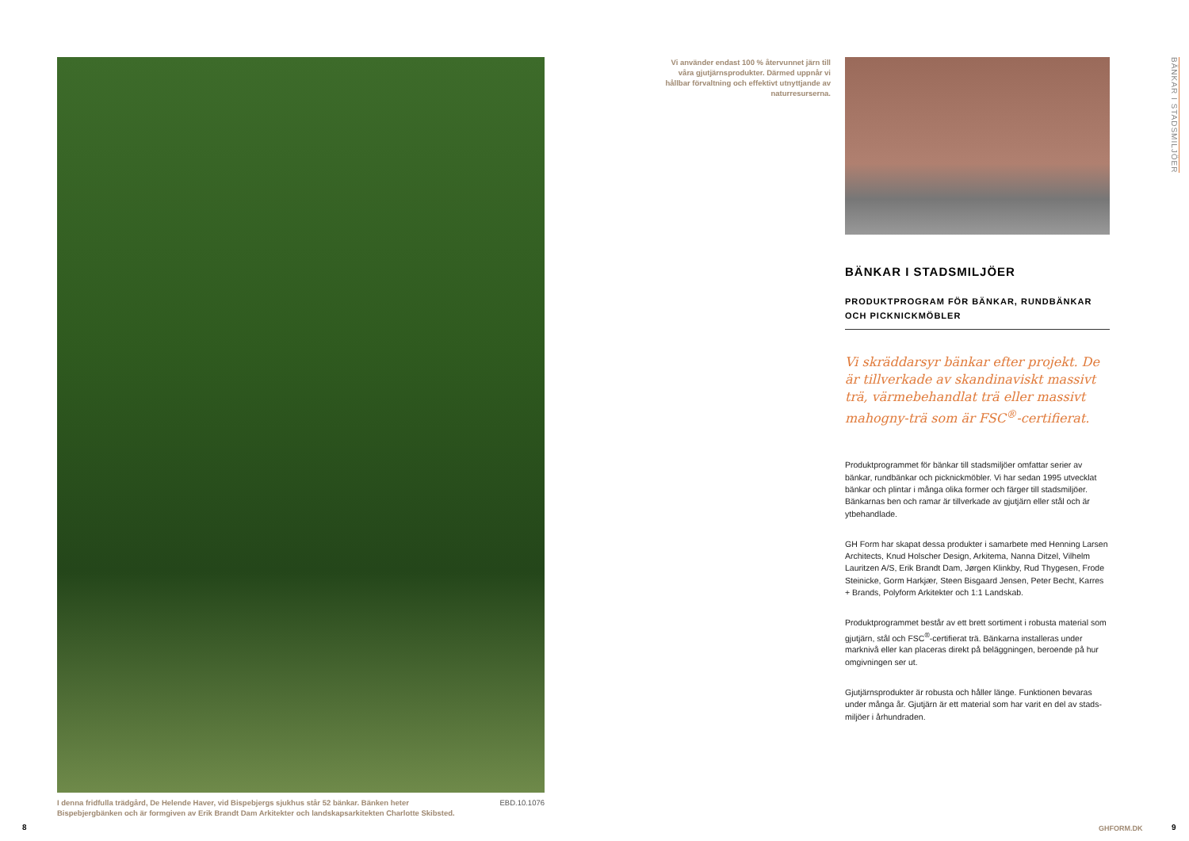I denna fridfulla trädgård, De Helende Haver, vid Bispebjergs sjukhus står 52 bänkar. Bänken heter
Bispebjergbänken och är formgiven av Erik Brandt Dam Arkitekter och landskapsarkitekten Charlotte Skibsted. EBD.10.1076
8
Vi använder endast 100 % återvunnet järn till våra gjutjärnsprodukter. Därmed uppnår vi hållbar förvaltning och effektivt utnyttjande av naturresurserna.
BÄNKAR I STADSMILJÖER
PRODUKTPROGRAM FÖR BÄNKAR, RUNDBÄNKAR OCH PICKNICKMÖBLER
Vi skräddarsyr bänkar efter projekt. De är tillverkade av skandinaviskt massivt trä, värmebehandlat trä eller massivt mahogny-trä som är FSC<sup>®</sup>-certifierat.
Produktprogrammet för bänkar till stadsmiljöer omfattar serier av bänkar, rundbänkar och picknickmöbler. Vi har sedan 1995 utvecklat bänkar och plintar i många olika former och färger till stadsmiljöer. Bänkarnas ben och ramar är tillverkade av gjutjärn eller stål och är ytbehandlade.
GH Form har skapat dessa produkter i samarbete med Henning Larsen Architects, Knud Holscher Design, Arkitema, Nanna Ditzel, Vilhelm Lauritzen A/S, Erik Brandt Dam, Jørgen Klinkby, Rud Thygesen, Frode Steinicke, Gorm Harkjær, Steen Bisgaard Jensen, Peter Becht, Karres + Brands, Polyform Arkitekter och 1:1 Landskab.
Produktprogrammet består av ett brett sortiment i robusta material som gjutjärn, stål och FSC<sup>®</sup>-certifierat trä. Bänkarna installeras under marknivå eller kan placeras direkt på beläggningen, beroende på hur omgivningen ser ut.
Gjutjärnsprodukter är robusta och håller länge. Funktionen bevaras under många år. Gjutjärn är ett material som har varit en del av stads-miljöer i århundraden.
BÄNKAR I STADSMILJÖER
GHFORM.DK 9